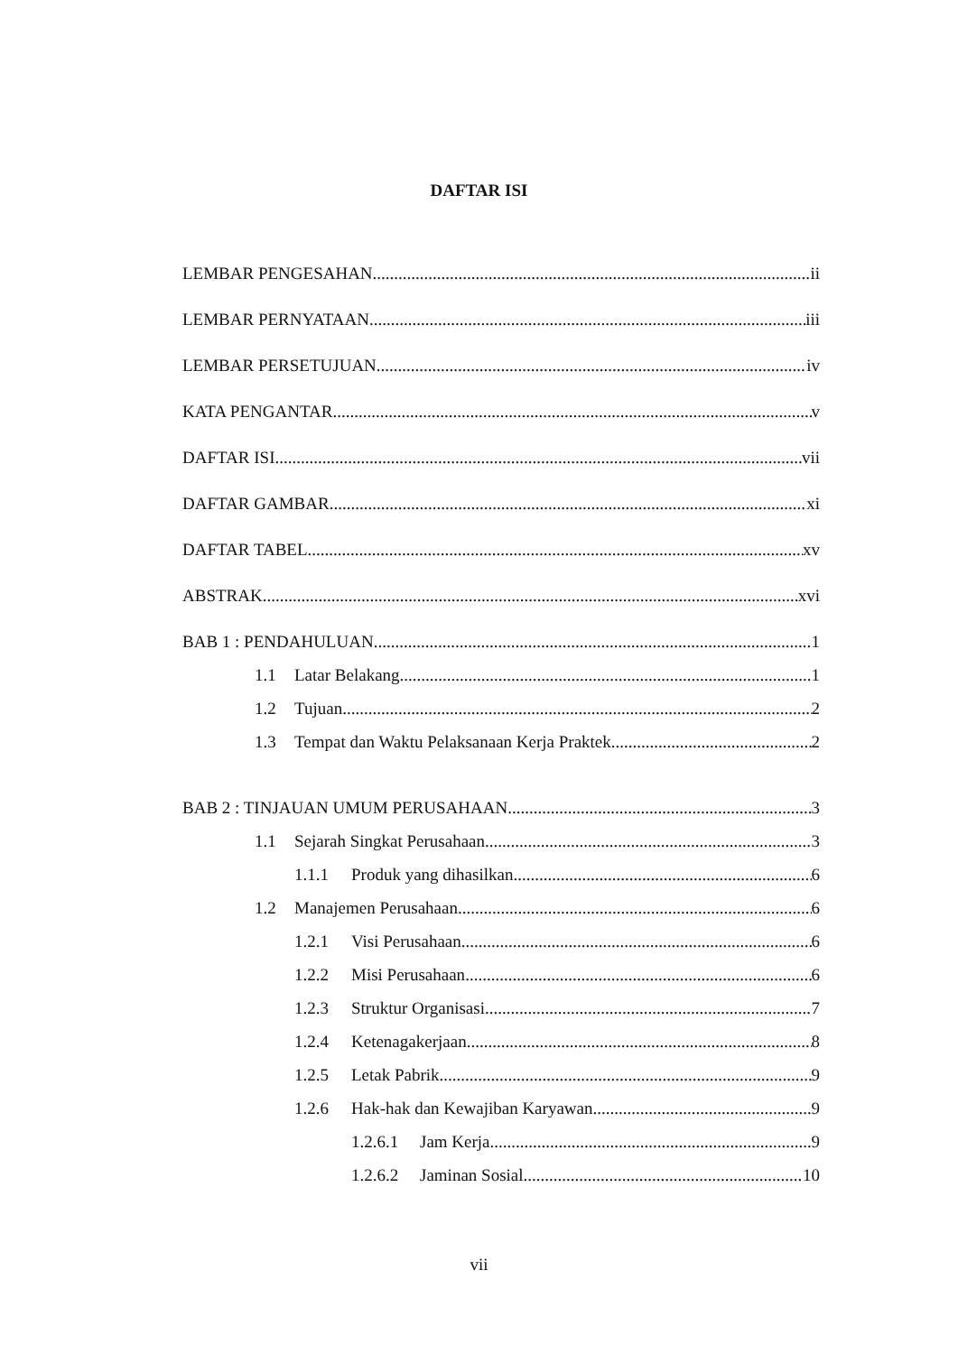DAFTAR ISI
LEMBAR PENGESAHAN ii
LEMBAR PERNYATAAN iii
LEMBAR PERSETUJUAN iv
KATA PENGANTAR v
DAFTAR ISI vii
DAFTAR GAMBAR xi
DAFTAR TABEL xv
ABSTRAK xvi
BAB 1 : PENDAHULUAN 1
1.1 Latar Belakang 1
1.2 Tujuan 2
1.3 Tempat dan Waktu Pelaksanaan Kerja Praktek 2
BAB 2 : TINJAUAN UMUM PERUSAHAAN 3
1.1 Sejarah Singkat Perusahaan 3
1.1.1 Produk yang dihasilkan 6
1.2 Manajemen Perusahaan 6
1.2.1 Visi Perusahaan 6
1.2.2 Misi Perusahaan 6
1.2.3 Struktur Organisasi 7
1.2.4 Ketenagakerjaan 8
1.2.5 Letak Pabrik 9
1.2.6 Hak-hak dan Kewajiban Karyawan 9
1.2.6.1 Jam Kerja 9
1.2.6.2 Jaminan Sosial 10
vii